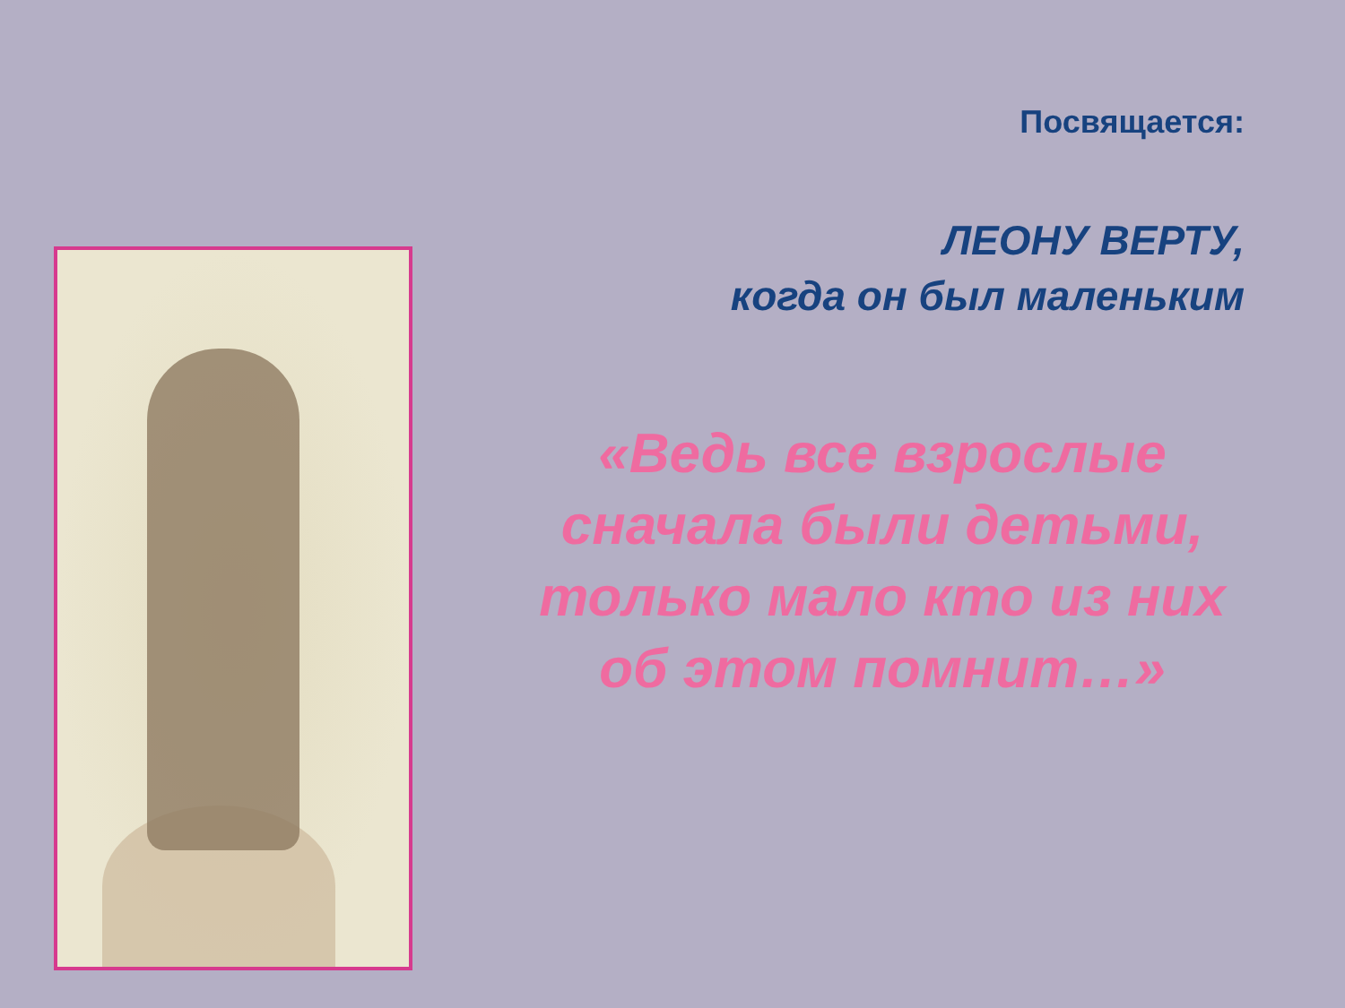Посвящается:
ЛЕОНУ ВЕРТУ,
когда он был маленьким
«Ведь все взрослые
сначала были детьми,
только мало кто из них
об этом помнит…»